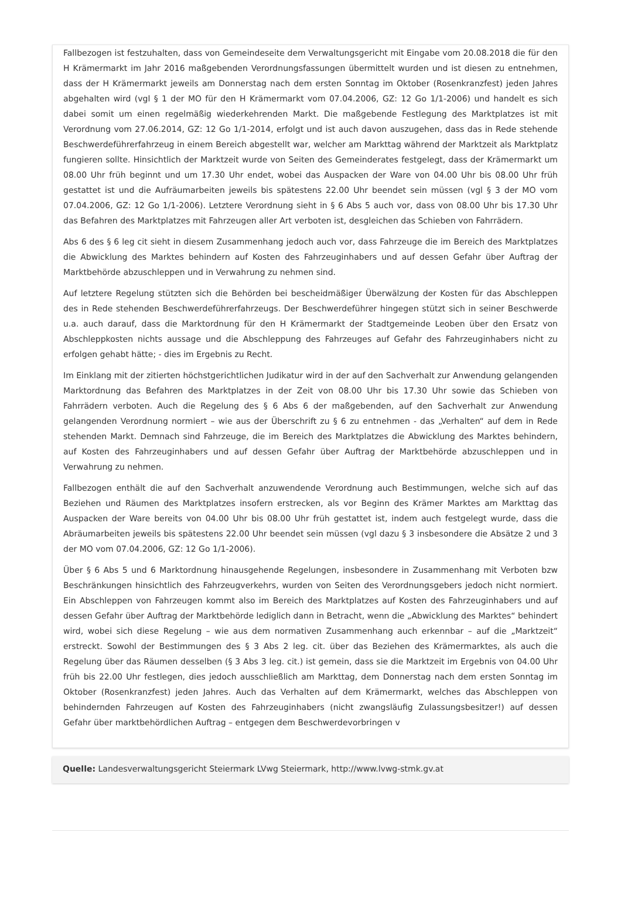Fallbezogen ist festzuhalten, dass von Gemeindeseite dem Verwaltungsgericht mit Eingabe vom 20.08.2018 die für den H Krämermarkt im Jahr 2016 maßgebenden Verordnungsfassungen übermittelt wurden und ist diesen zu entnehmen, dass der H Krämermarkt jeweils am Donnerstag nach dem ersten Sonntag im Oktober (Rosenkranzfest) jeden Jahres abgehalten wird (vgl § 1 der MO für den H Krämermarkt vom 07.04.2006, GZ: 12 Go 1/1-2006) und handelt es sich dabei somit um einen regelmäßig wiederkehrenden Markt. Die maßgebende Festlegung des Marktplatzes ist mit Verordnung vom 27.06.2014, GZ: 12 Go 1/1-2014, erfolgt und ist auch davon auszugehen, dass das in Rede stehende Beschwerdeführerfahrzeug in einem Bereich abgestellt war, welcher am Markttag während der Marktzeit als Marktplatz fungieren sollte. Hinsichtlich der Marktzeit wurde von Seiten des Gemeinderates festgelegt, dass der Krämermarkt um 08.00 Uhr früh beginnt und um 17.30 Uhr endet, wobei das Auspacken der Ware von 04.00 Uhr bis 08.00 Uhr früh gestattet ist und die Aufräumarbeiten jeweils bis spätestens 22.00 Uhr beendet sein müssen (vgl § 3 der MO vom 07.04.2006, GZ: 12 Go 1/1-2006). Letztere Verordnung sieht in § 6 Abs 5 auch vor, dass von 08.00 Uhr bis 17.30 Uhr das Befahren des Marktplatzes mit Fahrzeugen aller Art verboten ist, desgleichen das Schieben von Fahrrädern.
Abs 6 des § 6 leg cit sieht in diesem Zusammenhang jedoch auch vor, dass Fahrzeuge die im Bereich des Marktplatzes die Abwicklung des Marktes behindern auf Kosten des Fahrzeuginhabers und auf dessen Gefahr über Auftrag der Marktbehörde abzuschleppen und in Verwahrung zu nehmen sind.
Auf letztere Regelung stützten sich die Behörden bei bescheidmäßiger Überwälzung der Kosten für das Abschleppen des in Rede stehenden Beschwerdeführerfahrzeugs. Der Beschwerdeführer hingegen stützt sich in seiner Beschwerde u.a. auch darauf, dass die Marktordnung für den H Krämermarkt der Stadtgemeinde Leoben über den Ersatz von Abschleppkosten nichts aussage und die Abschleppung des Fahrzeuges auf Gefahr des Fahrzeuginhabers nicht zu erfolgen gehabt hätte; - dies im Ergebnis zu Recht.
Im Einklang mit der zitierten höchstgerichtlichen Judikatur wird in der auf den Sachverhalt zur Anwendung gelangenden Marktordnung das Befahren des Marktplatzes in der Zeit von 08.00 Uhr bis 17.30 Uhr sowie das Schieben von Fahrrädern verboten. Auch die Regelung des § 6 Abs 6 der maßgebenden, auf den Sachverhalt zur Anwendung gelangenden Verordnung normiert – wie aus der Überschrift zu § 6 zu entnehmen - das „Verhalten“ auf dem in Rede stehenden Markt. Demnach sind Fahrzeuge, die im Bereich des Marktplatzes die Abwicklung des Marktes behindern, auf Kosten des Fahrzeuginhabers und auf dessen Gefahr über Auftrag der Marktbehörde abzuschleppen und in Verwahrung zu nehmen.
Fallbezogen enthält die auf den Sachverhalt anzuwendende Verordnung auch Bestimmungen, welche sich auf das Beziehen und Räumen des Marktplatzes insofern erstrecken, als vor Beginn des Krämer Marktes am Markttag das Auspacken der Ware bereits von 04.00 Uhr bis 08.00 Uhr früh gestattet ist, indem auch festgelegt wurde, dass die Abräumarbeiten jeweils bis spätestens 22.00 Uhr beendet sein müssen (vgl dazu § 3 insbesondere die Absätze 2 und 3 der MO vom 07.04.2006, GZ: 12 Go 1/1-2006).
Über § 6 Abs 5 und 6 Marktordnung hinausgehende Regelungen, insbesondere in Zusammenhang mit Verboten bzw Beschränkungen hinsichtlich des Fahrzeugverkehrs, wurden von Seiten des Verordnungsgebers jedoch nicht normiert. Ein Abschleppen von Fahrzeugen kommt also im Bereich des Marktplatzes auf Kosten des Fahrzeuginhabers und auf dessen Gefahr über Auftrag der Marktbehörde lediglich dann in Betracht, wenn die „Abwicklung des Marktes“ behindert wird, wobei sich diese Regelung – wie aus dem normativen Zusammenhang auch erkennbar – auf die „Marktzeit“ erstreckt. Sowohl der Bestimmungen des § 3 Abs 2 leg. cit. über das Beziehen des Krämermarktes, als auch die Regelung über das Räumen desselben (§ 3 Abs 3 leg. cit.) ist gemein, dass sie die Marktzeit im Ergebnis von 04.00 Uhr früh bis 22.00 Uhr festlegen, dies jedoch ausschließlich am Markttag, dem Donnerstag nach dem ersten Sonntag im Oktober (Rosenkranzfest) jeden Jahres. Auch das Verhalten auf dem Krämermarkt, welches das Abschleppen von behindernden Fahrzeugen auf Kosten des Fahrzeuginhabers (nicht zwangsläufig Zulassungsbesitzer!) auf dessen Gefahr über marktbehördlichen Auftrag – entgegen dem Beschwerdevorbringen v
Quelle: Landesverwaltungsgericht Steiermark LVwg Steiermark, http://www.lvwg-stmk.gv.at